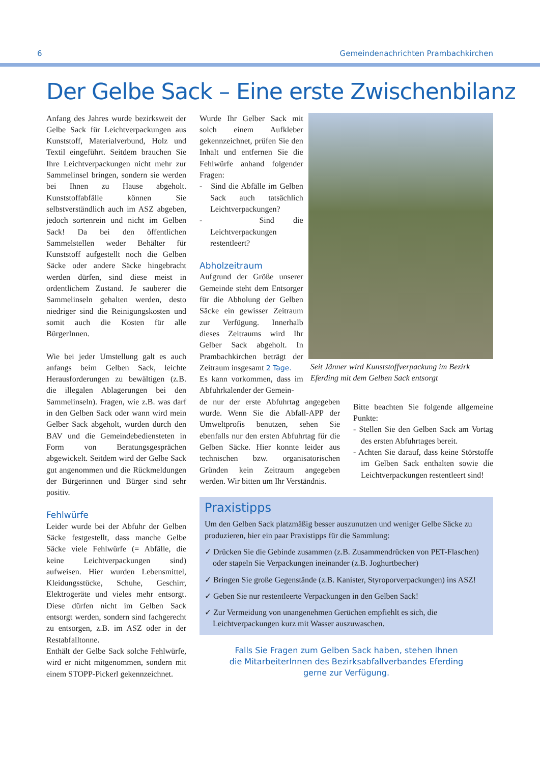6 Gemeindenachrichten Prambachkirchen
Der Gelbe Sack – Eine erste Zwischenbilanz
Anfang des Jahres wurde bezirksweit der Gelbe Sack für Leichtverpackungen aus Kunststoff, Materialverbund, Holz und Textil eingeführt. Seitdem brauchen Sie Ihre Leichtverpackungen nicht mehr zur Sammelinsel bringen, sondern sie werden bei Ihnen zu Hause abgeholt. Kunststoffabfälle können Sie selbstverständlich auch im ASZ abgeben, jedoch sortenrein und nicht im Gelben Sack! Da bei den öffentlichen Sammelstellen weder Behälter für Kunststoff aufgestellt noch die Gelben Säcke oder andere Säcke hingebracht werden dürfen, sind diese meist in ordentlichem Zustand. Je sauberer die Sammelinseln gehalten werden, desto niedriger sind die Reinigungskosten und somit auch die Kosten für alle BürgerInnen.
Wie bei jeder Umstellung galt es auch anfangs beim Gelben Sack, leichte Herausforderungen zu bewältigen (z.B. die illegalen Ablagerungen bei den Sammelinseln). Fragen, wie z.B. was darf in den Gelben Sack oder wann wird mein Gelber Sack abgeholt, wurden durch den BAV und die Gemeindebediensteten in Form von Beratungsgesprächen abgewickelt. Seitdem wird der Gelbe Sack gut angenommen und die Rückmeldungen der Bürgerinnen und Bürger sind sehr positiv.
Fehlwürfe
Leider wurde bei der Abfuhr der Gelben Säcke festgestellt, dass manche Gelbe Säcke viele Fehlwürfe (= Abfälle, die keine Leichtverpackungen sind) aufweisen. Hier wurden Lebensmittel, Kleidungsstücke, Schuhe, Geschirr, Elektrogeräte und vieles mehr entsorgt. Diese dürfen nicht im Gelben Sack entsorgt werden, sondern sind fachgerecht zu entsorgen, z.B. im ASZ oder in der Restabfalltonne.
Enthält der Gelbe Sack solche Fehlwürfe, wird er nicht mitgenommen, sondern mit einem STOPP-Pickerl gekennzeichnet.
Wurde Ihr Gelber Sack mit solch einem Aufkleber gekennzeichnet, prüfen Sie den Inhalt und entfernen Sie die Fehlwürfe anhand folgender Fragen:
- Sind die Abfälle im Gelben Sack auch tatsächlich Leichtverpackungen?
- Sind die Leichtverpackungen restentleert?
Abholzeitraum
Aufgrund der Größe unserer Gemeinde steht dem Entsorger für die Abholung der Gelben Säcke ein gewisser Zeitraum zur Verfügung. Innerhalb dieses Zeitraums wird Ihr Gelber Sack abgeholt. In Prambachkirchen beträgt der Zeitraum insgesamt 2 Tage.
Es kann vorkommen, dass im Abfuhrkalender der Gemein-
Seit Jänner wird Kunststoffverpackung im Bezirk Eferding mit dem Gelben Sack entsorgt
de nur der erste Abfuhrtag angegeben wurde. Wenn Sie die Abfall-APP der Umweltprofis benutzen, sehen Sie ebenfalls nur den ersten Abfuhrtag für die Gelben Säcke. Hier konnte leider aus technischen bzw. organisatorischen Gründen kein Zeitraum angegeben werden. Wir bitten um Ihr Verständnis.
Bitte beachten Sie folgende allgemeine Punkte:
- Stellen Sie den Gelben Sack am Vortag des ersten Abfuhrtages bereit.
- Achten Sie darauf, dass keine Störstoffe im Gelben Sack enthalten sowie die Leichtverpackungen restentleert sind!
Praxistipps
Um den Gelben Sack platzmäßig besser auszunutzen und weniger Gelbe Säcke zu produzieren, hier ein paar Praxistipps für die Sammlung:
✓ Drücken Sie die Gebinde zusammen (z.B. Zusammendrücken von PET-Flaschen) oder stapeln Sie Verpackungen ineinander (z.B. Joghurtbecher)
✓ Bringen Sie große Gegenstände (z.B. Kanister, Styroporverpackungen) ins ASZ!
✓ Geben Sie nur restentleerte Verpackungen in den Gelben Sack!
✓ Zur Vermeidung von unangenehmen Gerüchen empfiehlt es sich, die Leichtverpackungen kurz mit Wasser auszuwaschen.
Falls Sie Fragen zum Gelben Sack haben, stehen Ihnen
die MitarbeiterInnen des Bezirksabfallverbandes Eferding
gerne zur Verfügung.